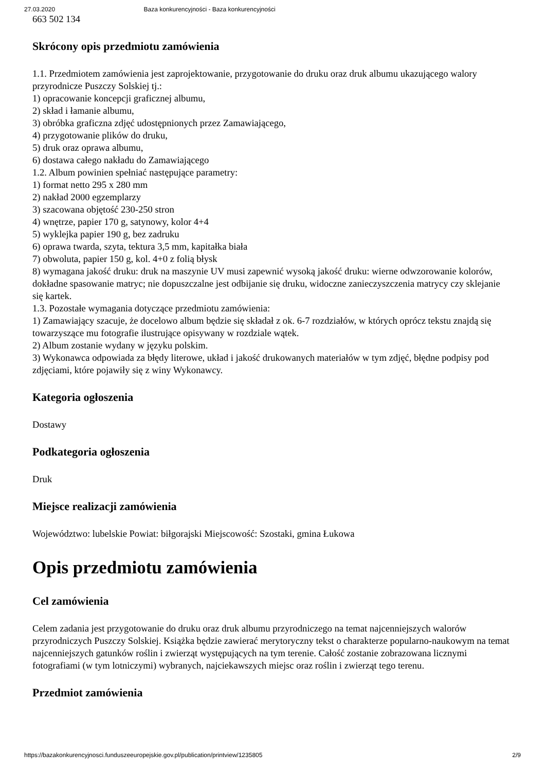27.03.2020 Baza konkurencyjności - Baza konkurencyjności
663 502 134
Skrócony opis przedmiotu zamówienia
1.1. Przedmiotem zamówienia jest zaprojektowanie, przygotowanie do druku oraz druk albumu ukazującego walory przyrodnicze Puszczy Solskiej tj.:
1) opracowanie koncepcji graficznej albumu,
2) skład i łamanie albumu,
3) obróbka graficzna zdjęć udostępnionych przez Zamawiającego,
4) przygotowanie plików do druku,
5) druk oraz oprawa albumu,
6) dostawa całego nakładu do Zamawiającego
1.2. Album powinien spełniać następujące parametry:
1) format netto 295 x 280 mm
2) nakład 2000 egzemplarzy
3) szacowana objętość 230-250 stron
4) wnętrze, papier 170 g, satynowy, kolor 4+4
5) wyklejka papier 190 g, bez zadruku
6) oprawa twarda, szyta, tektura 3,5 mm, kapitałka biała
7) obwoluta, papier 150 g, kol. 4+0 z folią błysk
8) wymagana jakość druku: druk na maszynie UV musi zapewnić wysoką jakość druku: wierne odwzorowanie kolorów, dokładne spasowanie matryc; nie dopuszczalne jest odbijanie się druku, widoczne zanieczyszczenia matrycy czy sklejanie się kartek.
1.3. Pozostałe wymagania dotyczące przedmiotu zamówienia:
1) Zamawiający szacuje, że docelowo album będzie się składał z ok. 6-7 rozdziałów, w których oprócz tekstu znajdą się towarzyszące mu fotografie ilustrujące opisywany w rozdziale wątek.
2) Album zostanie wydany w języku polskim.
3) Wykonawca odpowiada za błędy literowe, układ i jakość drukowanych materiałów w tym zdjęć, błędne podpisy pod zdjęciami, które pojawiły się z winy Wykonawcy.
Kategoria ogłoszenia
Dostawy
Podkategoria ogłoszenia
Druk
Miejsce realizacji zamówienia
Województwo: lubelskie Powiat: biłgorajski Miejscowość: Szostaki, gmina Łukowa
Opis przedmiotu zamówienia
Cel zamówienia
Celem zadania jest przygotowanie do druku oraz druk albumu przyrodniczego na temat najcenniejszych walorów przyrodniczych Puszczy Solskiej. Książka będzie zawierać merytoryczny tekst o charakterze popularno-naukowym na temat najcenniejszych gatunków roślin i zwierząt występujących na tym terenie. Całość zostanie zobrazowana licznymi fotografiami (w tym lotniczymi) wybranych, najciekawszych miejsc oraz roślin i zwierząt tego terenu.
Przedmiot zamówienia
https://bazakonkurencyjnosci.funduszeeuropejskie.gov.pl/publication/printview/1235805 2/9